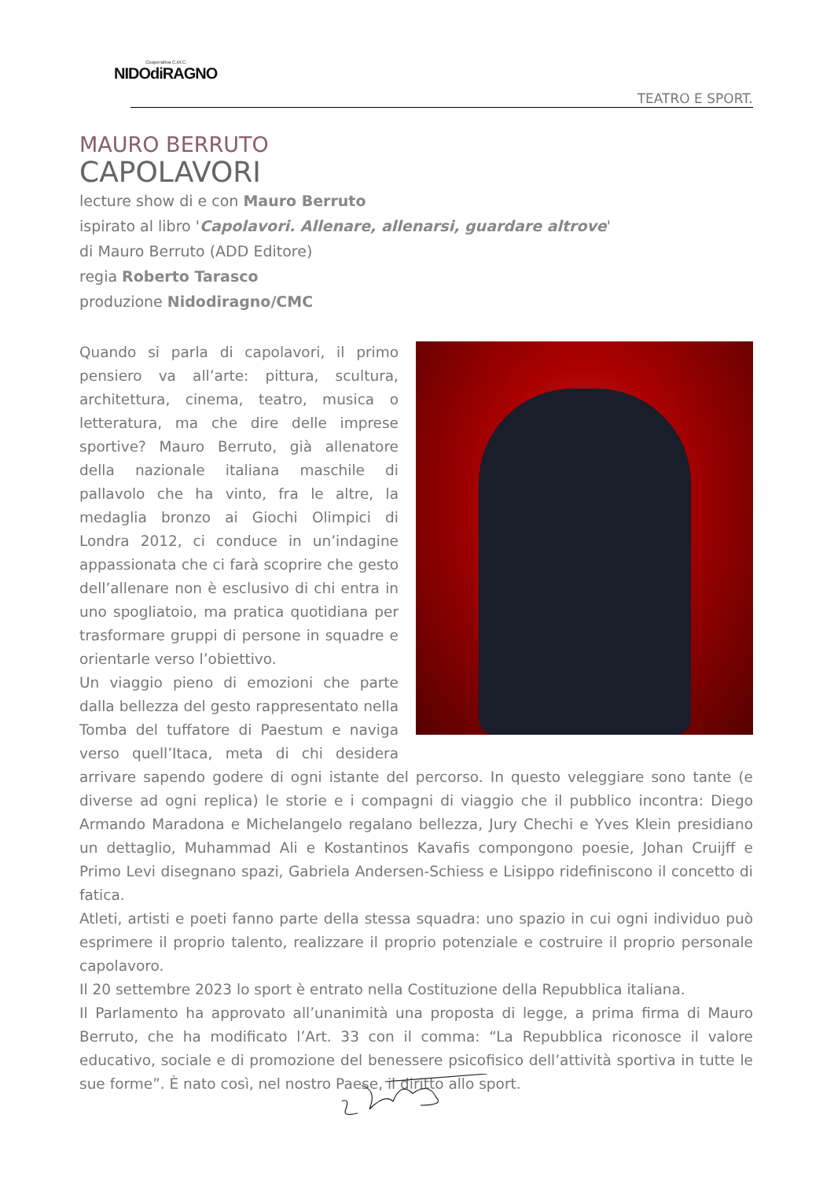Cooperativa C.M.C.
NIDOdiRAGNO
TEATRO E SPORT.
MAURO BERRUTO
CAPOLAVORI
lecture show di e con Mauro Berruto
ispirato al libro 'Capolavori. Allenare, allenarsi, guardare altrove'
di Mauro Berruto (ADD Editore)
regia Roberto Tarasco
produzione Nidodiragno/CMC
Quando si parla di capolavori, il primo pensiero va all’arte: pittura, scultura, architettura, cinema, teatro, musica o letteratura, ma che dire delle imprese sportive? Mauro Berruto, già allenatore della nazionale italiana maschile di pallavolo che ha vinto, fra le altre, la medaglia bronzo ai Giochi Olimpici di Londra 2012, ci conduce in un’indagine appassionata che ci farà scoprire che gesto dell’allenare non è esclusivo di chi entra in uno spogliatoio, ma pratica quotidiana per trasformare gruppi di persone in squadre e orientarle verso l’obiettivo.
Un viaggio pieno di emozioni che parte dalla bellezza del gesto rappresentato nella Tomba del tuffatore di Paestum e naviga verso quell’Itaca, meta di chi desidera arrivare sapendo godere di ogni istante del percorso. In questo veleggiare sono tante (e diverse ad ogni replica) le storie e i compagni di viaggio che il pubblico incontra: Diego Armando Maradona e Michelangelo regalano bellezza, Jury Chechi e Yves Klein presidiano un dettaglio, Muhammad Ali e Kostantinos Kavafis compongono poesie, Johan Cruijff e Primo Levi disegnano spazi, Gabriela Andersen-Schiess e Lisippo ridefiniscono il concetto di fatica.
Atleti, artisti e poeti fanno parte della stessa squadra: uno spazio in cui ogni individuo può esprimere il proprio talento, realizzare il proprio potenziale e costruire il proprio personale capolavoro.
Il 20 settembre 2023 lo sport è entrato nella Costituzione della Repubblica italiana.
Il Parlamento ha approvato all’unanimità una proposta di legge, a prima firma di Mauro Berruto, che ha modificato l’Art. 33 con il comma: “La Repubblica riconosce il valore educativo, sociale e di promozione del benessere psicofisico dell’attività sportiva in tutte le sue forme”. È nato così, nel nostro Paese, il diritto allo sport.